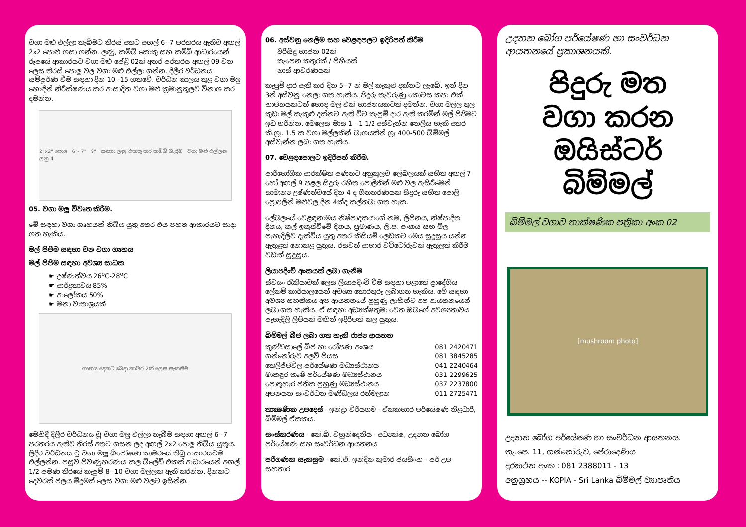වගා මළු එල්ලා තැබීමට තිරස් අතට අඟල් 6--7 පරතරය ඇතිව අඟල් 2x2 පොළු ගසා ගන්න. ලණු, කම්බි කොකු සහ කම්බි ආධාරයෙන් රූපයේ ආකාරයට වගා මළු පේළි 02ක් අතර පරතරය අඟල් 09 වන ලෙස තිරස් පොලු වල වගා මළු එල්ලා ගන්න. දිලීර වර්ධනය සම්පූර්ණ වීම සඳහා දින 10--15 ගතවේ. වර්ධන කාලය තුළ වගා මලු හොඳින් නිරීක්ෂණය කර ආසාදිත වගා මළු ක්‍රමානුකූලව විනාශ කර දමන්න.
2"x2" පොලු 6"- 7" 9" සඳහා ලනු එකතු කර කම්බි බැඳීම වගා මළු එල්ලන ලනු 4
05. වගා මලු විවෘත කිරීම.
මේ සඳහා වගා ගෘහයක් තිබිය යුතු අතර එය පහත ආකාරයට සාදා ගත හැකිය.
මල් පිපීම සඳහා වන වගා ගෘහය
මල් පිපීම සඳහා අවශ්‍ය සාධක
☛ උෂ්ණත්වය 26<sup>o</sup>C-28<sup>o</sup>C
☛ ආර්ද්‍රතාවය 85%
☛ ආලෝකය 50%
☛ මනා වාතාශ්‍රයක්
ගෘහය දෙකට බෙදා කාමර 2ක් ලෙස සැකසීම
මෙහිදී දිලීර වර්ධනය වූ වගා මලු එල්ලා තැබීම සඳහා අඟල් 6--7 පරතරය ඇතිව තිරස් අතට ගසන ලද අඟල් 2x2 පොලු තිබිය යුතුය. ලිදිර වර්ධනය වූ වගා මලු බීජෝෂණ කාමරයේ තිබූ ආකාරයටම එල්ලන්න. පසුව ජීවාණුහරණය කල බ්ලේඩ් එකක් ආධාරයෙන් අඟල් 1/2 පමණ තිරයේ කැපුම් 8--10 වගා මල්ලක ඇති කරන්න. දිනකට දෙවරක් ජලය මීදුමක් ලෙස වගා මළු වලට ඉසින්න.
06. අස්වනු නෙලීම සහ වෙළඳපලට ඉදිරිපත් කිරීම
පිරිසිදු භාජන 02ක්
කැපෙන කතුරක් / පිහියක්
නාස් ආවරණයක්
කැපුම් දාර ඇති කර දින 5--7 න් මල් කැකුළු දක්නට ලැබේ. ඉන් දින 3න් අස්වනු නෙලා ගත හැකිය. පිදුරු තැවරුණු කොටස කපා එක් භාජනයකටත් හොඳ මල් එක් භාජනයකටත් දමන්න. වගා මල්ල තුල කුඩා මල් කැකුළු දක්නට ඇති විට කැපුම් දාර ඇති කරමින් මල් පිපීමට ඉඩ හරින්න. මෙලෙස මාස 1 - 1 1/2 අස්වැන්න නෙලිය හැකි අතර කි.ග්‍රෑ. 1.5 ක වගා මල්ලකින් බැගයකින් ග්‍රෑ 400-500 බිම්මල් අස්වැන්න ලබා ගත හැකිය.
07. වෙළඳපොලට ඉදිරිපත් කිරීම.
පාරිභෝගික ආරක්ෂිත පණතට අනුකූලව ලේබලයක් සහිත අඟල් 7 හෝ අඟල් 9 පළල සිදුරු රහිත පොලිතින් මළු වල ඇසිරීමෙන් සාමාන්‍ය උෂ්ණත්වයේ දින 4 ද ශීතකරණයක සිදුරු සහිත පොලි ප්‍රොපලීන් මළුවල දින 4ක්ද කල්තබා ගත හැක.
ලේබලයේ වෙළඳනාමය නිෂ්පාදකයාගේ නම, ලිපිනය, නිෂ්පාදිත දිනය, කල් ඉකුත්වීමේ දිනය, ප්‍රමාණය, ලි.ප. අංකය සහ මිල පැහැදිලිව දැක්විය යුතු අතර කිසියම් ලෙඩකට මෙය සුදුසුය යන්න ඇතුළත් නොකළ යුතුය. රසවත් ආහාර වට්ටෝරුවක් ඇතුලත් කිරීම වඩාත් සුදුසුය.
ලියාපදිංචි අංකයක් ලබා ගැනීම
ස්වයං රැකියාවක් ලෙස ලියාපදිංචි වීම සඳහා පළාතේ ප්‍රාදේශිය ලේකම් කාර්යාලයෙන් අවශ්‍ය තොරතුරු ලබාගත හැකිය. මේ සඳහා අවශ්‍ය සහතිකය අප ආයතනයේ පුහුණු ලාභීන්ට අප ආයතනයෙන් ලබා ගත හැකිය. ඒ සඳහා අධ්‍යක්ෂතුමා වෙත ඔබගේ අවශ්‍යතාවය පැහැදිලි ලිපියක් මඟින් ඉදිරිපත් කල යුතුය.
බිම්මල් බීජ ලබා ගත හැකි රාජ්‍ය ආයතන
කුණ්ඩසාලේ බීජ හා රෝපණ අංශය 081 2420471
ගන්නෝරුව අලවි පියස 081 3845285
තෙලිජ්ජවිල පර්යේෂණ මධ්‍යස්ථානය 041 2240464
මාකඳුර කෘෂි පර්යේෂණ මධ්‍යස්ථානය 031 2299625
පොතුහැර ජතික පුහුණු මධ්‍යස්ථානය 037 2237800
අපනයන සංවර්ධන මණ්ඩලය රත්මලාන 011 2725471
තාක්‍ෂණික උපදෙස් - ඉන්ද්‍රා විරියගම - ඒකකභාර පර්යේෂණ නිළධාරි, බිම්මල් ඒකකය.
සංස්කරණය - කේ.බී. වහුන්දෙනිය - අධ්‍යක්ෂ, උද්‍යාන බෝග පර්යේෂණ සහ සංවර්ධන ආයතනය
පරිගණක සැකසුම - කේ.ඒ. ඉන්දික කුමාර ජයසිංහ - පර් උප සහකාර
උද්‍යාන බෝග පර්යේෂණ හා සංවර්ධන ආයතනයේ ප්‍රකාශනයකි.
පිදුරු මත
වගා කරන
ඔයිස්ටර් බිම්මල්
බිම්මල් වගාව තාක්ෂණික පත්‍රිකා අංක 02
[mushroom photo]
උද්‍යාන බෝග පර්යේෂණ හා සංවර්ධන ආයතනය.
තැ.පෙ. 11, ගන්නෝරුව, පේරාදෙණිය
දුරකථන අංක : 081 2388011 - 13
අනුග්‍රහය -- KOPIA - Sri Lanka බිම්මල් ව්‍යාපෘතිය